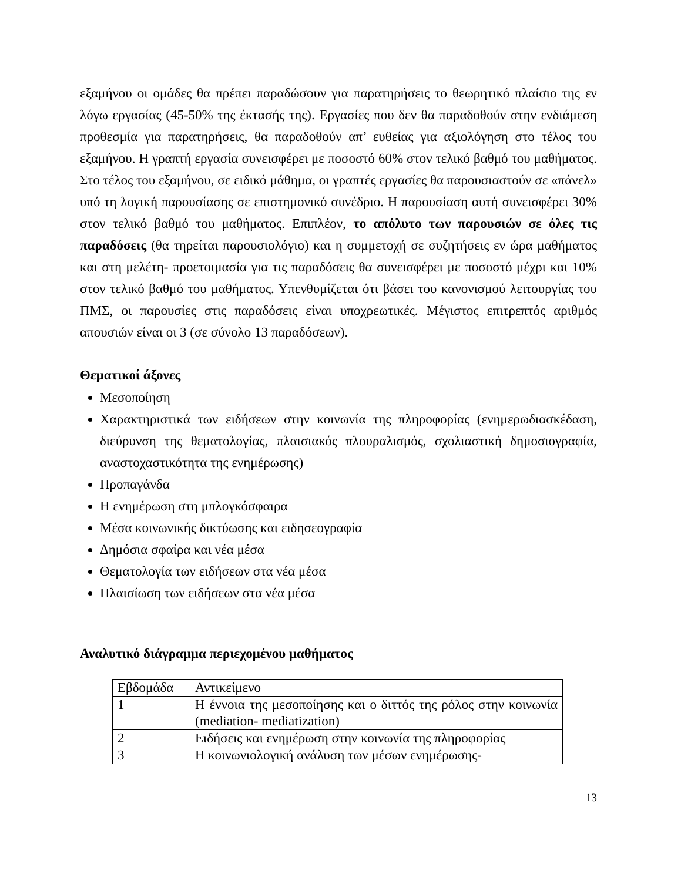εξαμήνου οι ομάδες θα πρέπει παραδώσουν για παρατηρήσεις το θεωρητικό πλαίσιο της εν λόγω εργασίας (45-50% της έκτασής της). Εργασίες που δεν θα παραδοθούν στην ενδιάμεση προθεσμία για παρατηρήσεις, θα παραδοθούν απ’ ευθείας για αξιολόγηση στο τέλος του εξαμήνου. Η γραπτή εργασία συνεισφέρει με ποσοστό 60% στον τελικό βαθμό του μαθήματος. Στο τέλος του εξαμήνου, σε ειδικό μάθημα, οι γραπτές εργασίες θα παρουσιαστούν σε «πάνελ» υπό τη λογική παρουσίασης σε επιστημονικό συνέδριο. Η παρουσίαση αυτή συνεισφέρει 30% στον τελικό βαθμό του μαθήματος. Επιπλέον, το απόλυτο των παρουσιών σε όλες τις παραδόσεις (θα τηρείται παρουσιολόγιο) και η συμμετοχή σε συζητήσεις εν ώρα μαθήματος και στη μελέτη- προετοιμασία για τις παραδόσεις θα συνεισφέρει με ποσοστό μέχρι και 10% στον τελικό βαθμό του μαθήματος. Υπενθυμίζεται ότι βάσει του κανονισμού λειτουργίας του ΠΜΣ, οι παρουσίες στις παραδόσεις είναι υποχρεωτικές. Μέγιστος επιτρεπτός αριθμός απουσιών είναι οι 3 (σε σύνολο 13 παραδόσεων).
Θεματικοί άξονες
Μεσοποίηση
Χαρακτηριστικά των ειδήσεων στην κοινωνία της πληροφορίας (ενημερωδιασκέδαση, διεύρυνση της θεματολογίας, πλαισιακός πλουραλισμός, σχολιαστική δημοσιογραφία, αναστοχαστικότητα της ενημέρωσης)
Προπαγάνδα
Η ενημέρωση στη μπλογκόσφαιρα
Μέσα κοινωνικής δικτύωσης και ειδησεογραφία
Δημόσια σφαίρα και νέα μέσα
Θεματολογία των ειδήσεων στα νέα μέσα
Πλαισίωση των ειδήσεων στα νέα μέσα
Αναλυτικό διάγραμμα περιεχομένου μαθήματος
| Εβδομάδα | Αντικείμενο |
| 1 | Η έννοια της μεσοποίησης και ο διττός της ρόλος στην κοινωνία (mediation- mediatization) |
| 2 | Ειδήσεις και ενημέρωση στην κοινωνία της πληροφορίας |
| 3 | Η κοινωνιολογική ανάλυση των μέσων ενημέρωσης- |
13